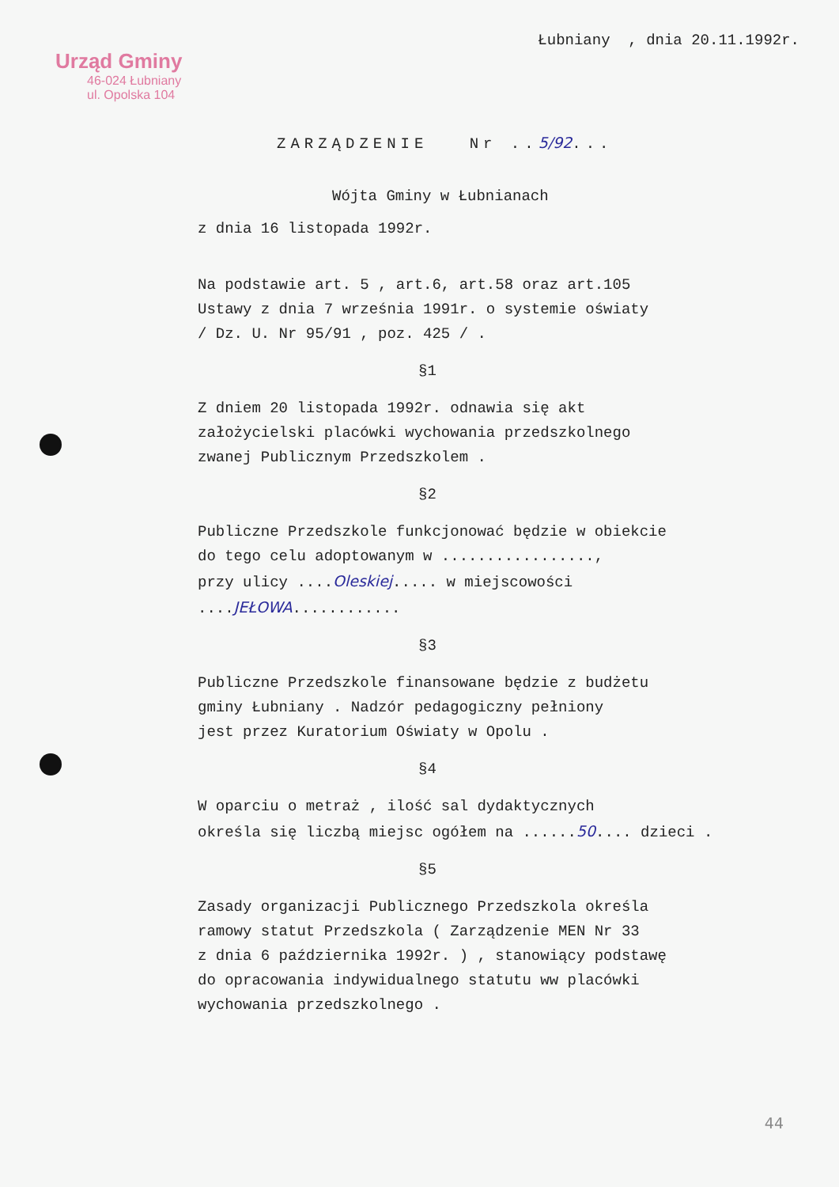Łubniany , dnia 20.11.1992r.
Urząd Gminy
46-024 Łubniany
ul. Opolska 104
ZARZĄDZENIE Nr ..5/92...
Wójta Gminy w Łubnianach
z dnia 16 listopada 1992r.
Na podstawie art. 5 , art.6, art.58 oraz art.105
Ustawy z dnia 7 września 1991r. o systemie oświaty
/ Dz. U. Nr 95/91 , poz. 425 / .
§1
Z dniem 20 listopada 1992r. odnawia się akt
założycielski placówki wychowania przedszkolnego
zwanej Publicznym Przedszkolem .
§2
Publiczne Przedszkole funkcjonować będzie w obiekcie
do tego celu adoptowanym w .................,
przy ulicy ....Oleskiej..... w miejscowości
....JEŁOWA............
§3
Publiczne Przedszkole finansowane będzie z budżetu
gminy Łubniany . Nadzór pedagogiczny pełniony
jest przez Kuratorium Oświaty w Opolu .
§4
W oparciu o metraż , ilość sal dydaktycznych
określa się liczbą miejsc ogółem na ......50.... dzieci .
§5
Zasady organizacji Publicznego Przedszkola określa
ramowy statut Przedszkola ( Zarządzenie MEN Nr 33
z dnia 6 października 1992r. ) , stanowiący podstawę
do opracowania indywidualnego statutu ww placówki
wychowania przedszkolnego .
44